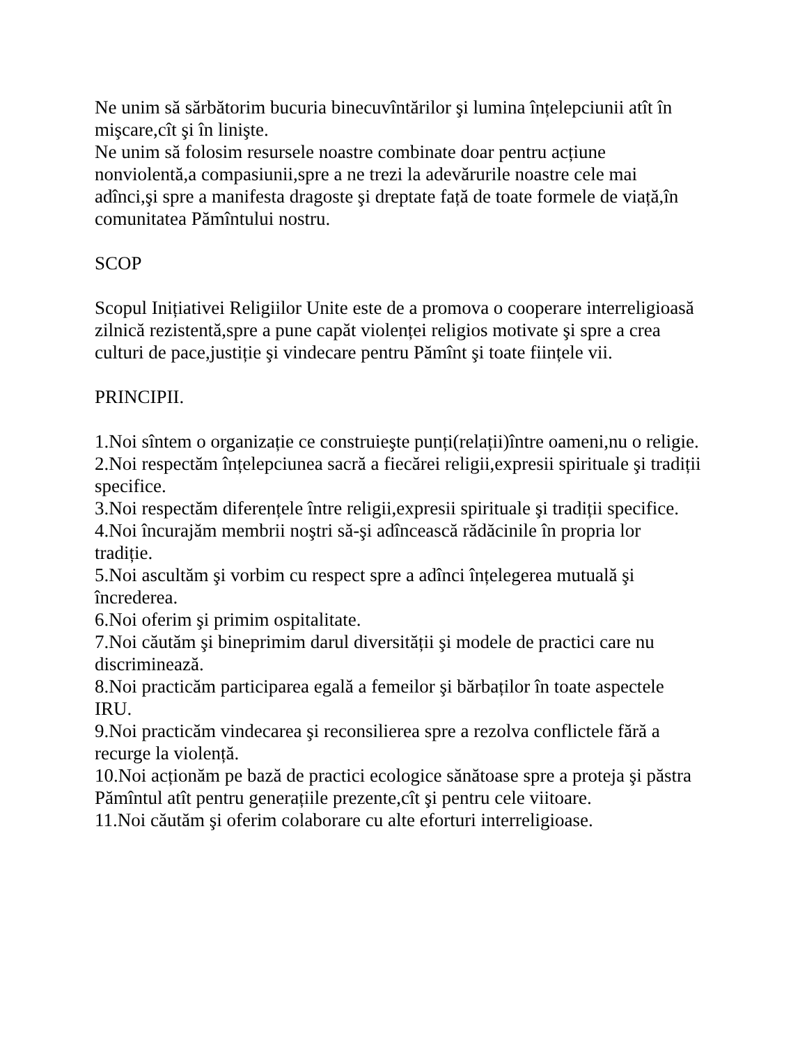Ne unim să sărbătorim bucuria binecuvîntărilor şi lumina înțelepciunii atît în mişcare,cît şi în linişte.
Ne unim să folosim resursele noastre combinate doar pentru acțiune nonviolentă,a compasiunii,spre a ne trezi la adevărurile noastre cele mai adînci,şi spre a manifesta dragoste şi dreptate față de toate formele de viață,în comunitatea Pămîntului nostru.
SCOP
Scopul Inițiativei Religiilor Unite este de a promova o cooperare interreligioasă zilnică rezistentă,spre a pune capăt violenței religios motivate şi spre a crea culturi de pace,justiție şi vindecare pentru Pămînt şi toate ființele vii.
PRINCIPII.
1.Noi sîntem o organizație ce construieşte punți(relații)între oameni,nu o religie.
2.Noi respectăm înțelepciunea sacră a fiecărei religii,expresii spirituale şi tradiții specifice.
3.Noi respectăm diferențele între religii,expresii spirituale şi tradiții specifice.
4.Noi încurajăm membrii noştri să-şi adîncească rădăcinile în propria lor tradiție.
5.Noi ascultăm şi vorbim cu respect spre a adînci înțelegerea mutuală şi încrederea.
6.Noi oferim şi primim ospitalitate.
7.Noi căutăm şi bineprimim darul diversității şi modele de practici care nu discriminează.
8.Noi practicăm participarea egală a femeilor şi bărbaților în toate aspectele IRU.
9.Noi practicăm vindecarea şi reconsilierea spre a rezolva conflictele fără a recurge la violență.
10.Noi acționăm pe bază de practici ecologice sănătoase spre a proteja şi păstra Pămîntul atît pentru generațiile prezente,cît şi pentru cele viitoare.
11.Noi căutăm şi oferim colaborare cu alte eforturi interreligioase.